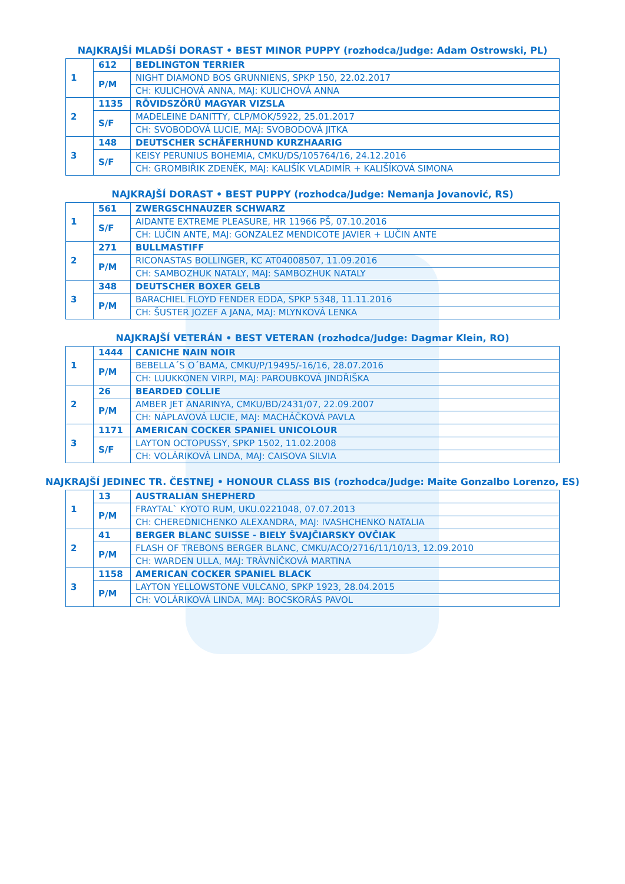NAJKRAJŠÍ MLADŠÍ DORAST • BEST MINOR PUPPY (rozhodca/Judge: Adam Ostrowski, PL)
| 1 | 612 | BEDLINGTON TERRIER |
| | P/M | NIGHT DIAMOND BOS GRUNNIENS, SPKP 150, 22.02.2017 |
| | | CH: KULICHOVÁ ANNA, MAJ: KULICHOVÁ ANNA |
| 2 | 1135 | RÖVIDSZÖRÜ MAGYAR VIZSLA |
| | S/F | MADELEINE DANITTY, CLP/MOK/5922, 25.01.2017 |
| | | CH: SVOBODOVÁ LUCIE, MAJ: SVOBODOVÁ JITKA |
| 3 | 148 | DEUTSCHER SCHÄFERHUND KURZHAARIG |
| | S/F | KEISY PERUNIUS BOHEMIA, CMKU/DS/105764/16, 24.12.2016 |
| | | CH: GROMBIŘIK ZDENĚK, MAJ: KALIŠÍK VLADIMÍR + KALIŠÍKOVÁ SIMONA |
NAJKRAJŠÍ DORAST • BEST PUPPY (rozhodca/Judge: Nemanja Jovanović, RS)
| 1 | 561 | ZWERGSCHNAUZER SCHWARZ |
| | S/F | AIDANTE EXTREME PLEASURE, HR 11966 PŠ, 07.10.2016 |
| | | CH: LUČIN ANTE, MAJ: GONZALEZ MENDICOTE JAVIER + LUČIN ANTE |
| 2 | 271 | BULLMASTIFF |
| | P/M | RICONASTAS BOLLINGER, KC AT04008507, 11.09.2016 |
| | | CH: SAMBOZHUK NATALY, MAJ: SAMBOZHUK NATALY |
| 3 | 348 | DEUTSCHER BOXER GELB |
| | P/M | BARACHIEL FLOYD FENDER EDDA, SPKP 5348, 11.11.2016 |
| | | CH: ŠUSTER JOZEF A JANA, MAJ: MLYNKOVÁ LENKA |
NAJKRAJŠÍ VETERÁN • BEST VETERAN (rozhodca/Judge: Dagmar Klein, RO)
| 1 | 1444 | CANICHE NAIN NOIR |
| | P/M | BEBELLA´S O´BAMA, CMKU/P/19495/-16/16, 28.07.2016 |
| | | CH: LUUKKONEN VIRPI, MAJ: PAROUBKOVÁ JINDŘIŠKA |
| 2 | 26 | BEARDED COLLIE |
| | P/M | AMBER JET ANARINYA, CMKU/BD/2431/07, 22.09.2007 |
| | | CH: NÁPLAVOVÁ LUCIE, MAJ: MACHÁČKOVÁ PAVLA |
| 3 | 1171 | AMERICAN COCKER SPANIEL UNICOLOUR |
| | S/F | LAYTON OCTOPUSSY, SPKP 1502, 11.02.2008 |
| | | CH: VOLÁRIKOVÁ LINDA, MAJ: CAISOVA SILVIA |
NAJKRAJŠÍ JEDINEC TR. ČESTNEJ • HONOUR CLASS BIS (rozhodca/Judge: Maite Gonzalbo Lorenzo, ES)
| 1 | 13 | AUSTRALIAN SHEPHERD |
| | P/M | FRAYTAL` KYOTO RUM, UKU.0221048, 07.07.2013 |
| | | CH: CHEREDNICHENKO ALEXANDRA, MAJ: IVASHCHENKO NATALIA |
| 2 | 41 | BERGER BLANC SUISSE - BIELY ŠVAJČIARSKY OVČIAK |
| | P/M | FLASH OF TREBONS BERGER BLANC, CMKU/ACO/2716/11/10/13, 12.09.2010 |
| | | CH: WARDEN ULLA, MAJ: TRÁVNÍČKOVÁ MARTINA |
| 3 | 1158 | AMERICAN COCKER SPANIEL BLACK |
| | P/M | LAYTON YELLOWSTONE VULCANO, SPKP 1923, 28.04.2015 |
| | | CH: VOLÁRIKOVÁ LINDA, MAJ: BOCSKORÁS PAVOL |